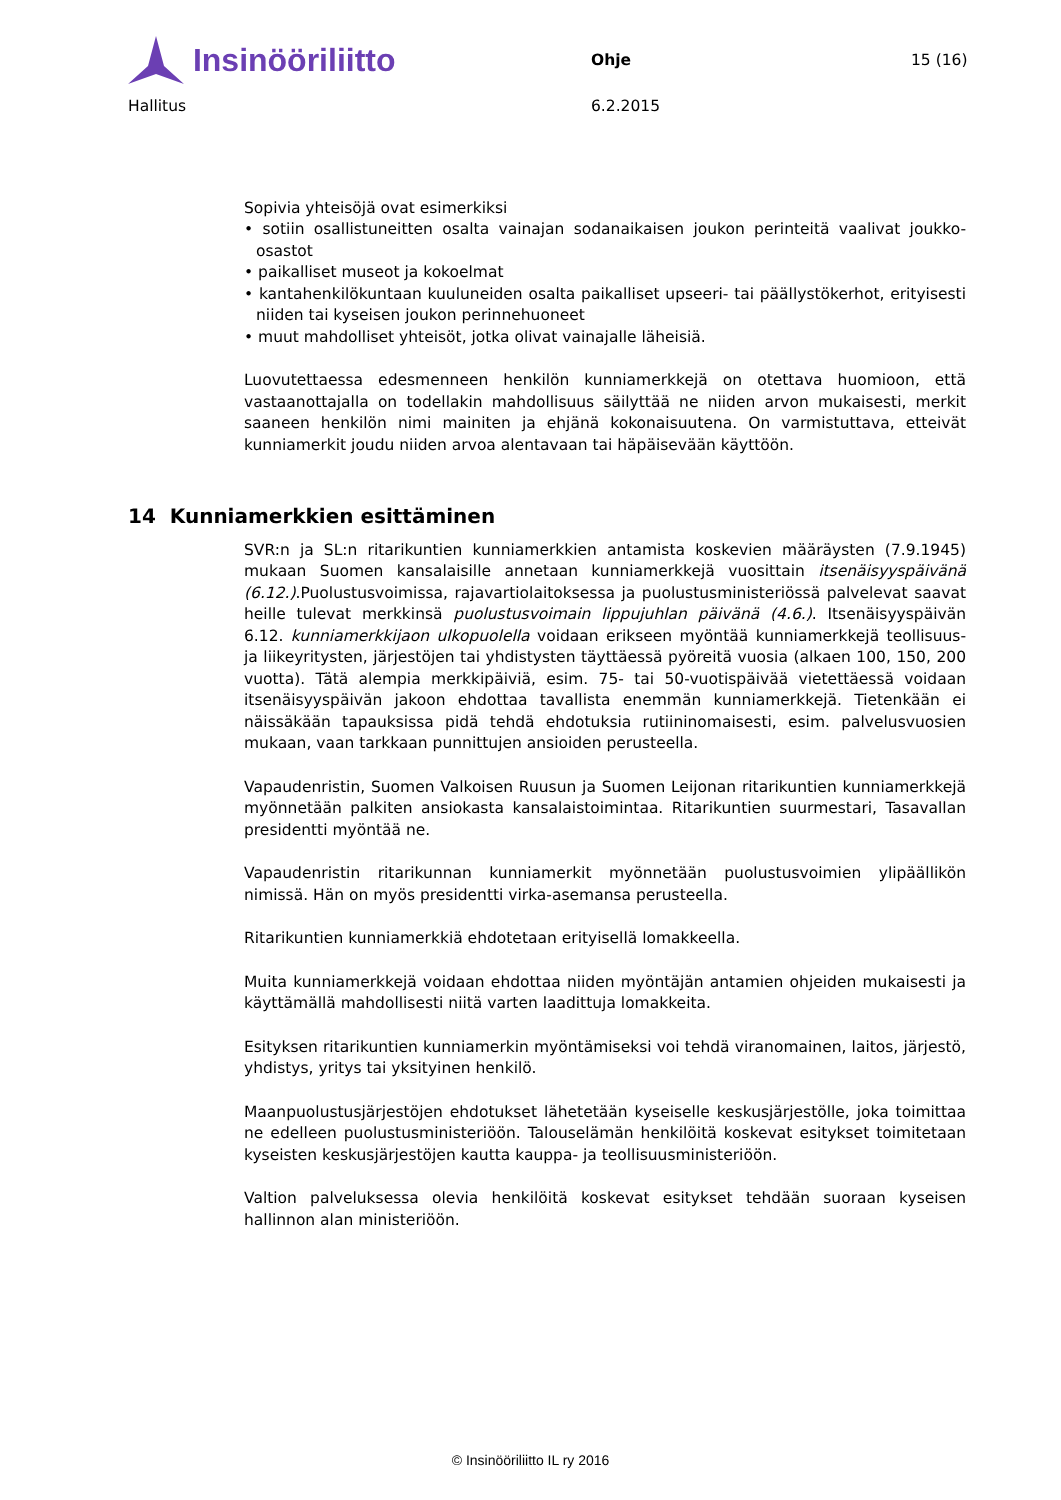Insinööriliitto
Ohje 15 (16)
Hallitus 6.2.2015
Sopivia yhteisöjä ovat esimerkiksi
• sotiin osallistuneitten osalta vainajan sodanaikaisen joukon perinteitä vaalivat joukko-osastot
• paikalliset museot ja kokoelmat
• kantahenkilökuntaan kuuluneiden osalta paikalliset upseeri- tai päällystökerhot, erityisesti niiden tai kyseisen joukon perinnehuoneet
• muut mahdolliset yhteisöt, jotka olivat vainajalle läheisiä.
Luovutettaessa edesmenneen henkilön kunniamerkkejä on otettava huomioon, että vastaanottajalla on todellakin mahdollisuus säilyttää ne niiden arvon mukaisesti, merkit saaneen henkilön nimi mainiten ja ehjänä kokonaisuutena. On varmistuttava, etteivät kunniamerkit joudu niiden arvoa alentavaan tai häpäisevään käyttöön.
14 Kunniamerkkien esittäminen
SVR:n ja SL:n ritarikuntien kunniamerkkien antamista koskevien määräysten (7.9.1945) mukaan Suomen kansalaisille annetaan kunniamerkkejä vuosittain itsenäisyyspäivänä (6.12.).Puolustusvoimissa, rajavartiolaitoksessa ja puolustusministeriössä palvelevat saavat heille tulevat merkkinsä puolustusvoimain lippujuhlan päivänä (4.6.). Itsenäisyyspäivän 6.12. kunniamerkkijaon ulkopuolella voidaan erikseen myöntää kunniamerkkejä teollisuus- ja liikeyritysten, järjestöjen tai yhdistysten täyttäessä pyöreitä vuosia (alkaen 100, 150, 200 vuotta). Tätä alempia merkkipäiviä, esim. 75- tai 50-vuotispäivää vietettäessä voidaan itsenäisyyspäivän jakoon ehdottaa tavallista enemmän kunniamerkkejä. Tietenkään ei näissäkään tapauksissa pidä tehdä ehdotuksia rutiininomaisesti, esim. palvelusvuosien mukaan, vaan tarkkaan punnittujen ansioiden perusteella.
Vapaudenristin, Suomen Valkoisen Ruusun ja Suomen Leijonan ritarikuntien kunniamerkkejä myönnetään palkiten ansiokasta kansalaistoimintaa. Ritarikuntien suurmestari, Tasavallan presidentti myöntää ne.
Vapaudenristin ritarikunnan kunniamerkit myönnetään puolustusvoimien ylipäällikön nimissä. Hän on myös presidentti virka-asemansa perusteella.
Ritarikuntien kunniamerkkiä ehdotetaan erityisellä lomakkeella.
Muita kunniamerkkejä voidaan ehdottaa niiden myöntäjän antamien ohjeiden mukaisesti ja käyttämällä mahdollisesti niitä varten laadittuja lomakkeita.
Esityksen ritarikuntien kunniamerkin myöntämiseksi voi tehdä viranomainen, laitos, järjestö, yhdistys, yritys tai yksityinen henkilö.
Maanpuolustusjärjestöjen ehdotukset lähetetään kyseiselle keskusjärjestölle, joka toimittaa ne edelleen puolustusministeriöön. Talouselämän henkilöitä koskevat esitykset toimitetaan kyseisten keskusjärjestöjen kautta kauppa- ja teollisuusministeriöön.
Valtion palveluksessa olevia henkilöitä koskevat esitykset tehdään suoraan kyseisen hallinnon alan ministeriöön.
© Insinööriliitto IL ry 2016